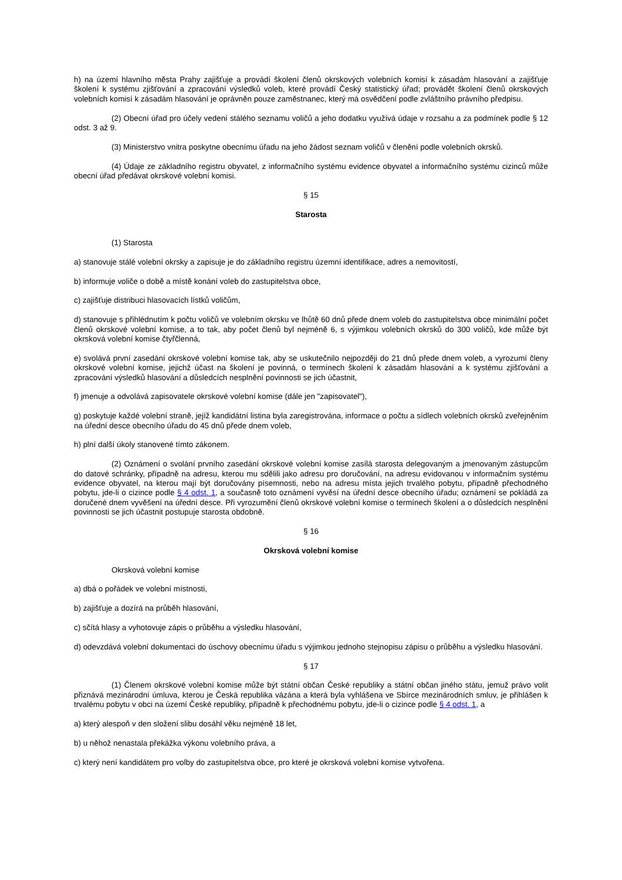h) na území hlavního města Prahy zajišťuje a provádí školení členů okrskových volebních komisí k zásadám hlasování a zajišťuje školení k systému zjišťování a zpracování výsledků voleb, které provádí Český statistický úřad; provádět školení členů okrskových volebních komisí k zásadám hlasování je oprávněn pouze zaměstnanec, který má osvědčení podle zvláštního právního předpisu.
(2) Obecní úřad pro účely vedení stálého seznamu voličů a jeho dodatku využívá údaje v rozsahu a za podmínek podle § 12 odst. 3 až 9.
(3) Ministerstvo vnitra poskytne obecnímu úřadu na jeho žádost seznam voličů v členění podle volebních okrsků.
(4) Údaje ze základního registru obyvatel, z informačního systému evidence obyvatel a informačního systému cizinců může obecní úřad předávat okrskové volební komisi.
§ 15
Starosta
(1) Starosta
a) stanovuje stálé volební okrsky a zapisuje je do základního registru územní identifikace, adres a nemovitostí,
b) informuje voliče o době a místě konání voleb do zastupitelstva obce,
c) zajišťuje distribuci hlasovacích lístků voličům,
d) stanovuje s přihlédnutím k počtu voličů ve volebním okrsku ve lhůtě 60 dnů přede dnem voleb do zastupitelstva obce minimální počet členů okrskové volební komise, a to tak, aby počet členů byl nejméně 6, s výjimkou volebních okrsků do 300 voličů, kde může být okrsková volební komise čtyřčlenná,
e) svolává první zasedání okrskové volební komise tak, aby se uskutečnilo nejpozději do 21 dnů přede dnem voleb, a vyrozumí členy okrskové volební komise, jejichž účast na školení je povinná, o termínech školení k zásadám hlasování a k systému zjišťování a zpracování výsledků hlasování a důsledcích nesplnění povinnosti se jich účastnit,
f) jmenuje a odvolává zapisovatele okrskové volební komise (dále jen "zapisovatel"),
g) poskytuje každé volební straně, jejíž kandidátní listina byla zaregistrována, informace o počtu a sídlech volebních okrsků zveřejněním na úřední desce obecního úřadu do 45 dnů přede dnem voleb,
h) plní další úkoly stanovené tímto zákonem.
(2) Oznámení o svolání prvního zasedání okrskové volební komise zasílá starosta delegovaným a jmenovaným zástupcům do datové schránky, případně na adresu, kterou mu sdělili jako adresu pro doručování, na adresu evidovanou v informačním systému evidence obyvatel, na kterou mají být doručovány písemnosti, nebo na adresu místa jejich trvalého pobytu, případně přechodného pobytu, jde-li o cizince podle § 4 odst. 1, a současně toto oznámení vyvěsí na úřední desce obecního úřadu; oznámení se pokládá za doručené dnem vyvěšení na úřední desce. Při vyrozumění členů okrskové volební komise o termínech školení a o důsledcích nesplnění povinnosti se jich účastnit postupuje starosta obdobně.
§ 16
Okrsková volební komise
Okrsková volební komise
a) dbá o pořádek ve volební místnosti,
b) zajišťuje a dozírá na průběh hlasování,
c) sčítá hlasy a vyhotovuje zápis o průběhu a výsledku hlasování,
d) odevzdává volební dokumentaci do úschovy obecnímu úřadu s výjimkou jednoho stejnopisu zápisu o průběhu a výsledku hlasování.
§ 17
(1) Členem okrskové volební komise může být státní občan České republiky a státní občan jiného státu, jemuž právo volit přiznává mezinárodní úmluva, kterou je Česká republika vázána a která byla vyhlášena ve Sbírce mezinárodních smluv, je přihlášen k trvalému pobytu v obci na území České republiky, případně k přechodnému pobytu, jde-li o cizince podle § 4 odst. 1, a
a) který alespoň v den složení slibu dosáhl věku nejméně 18 let,
b) u něhož nenastala překážka výkonu volebního práva, a
c) který není kandidátem pro volby do zastupitelstva obce, pro které je okrsková volební komise vytvořena.